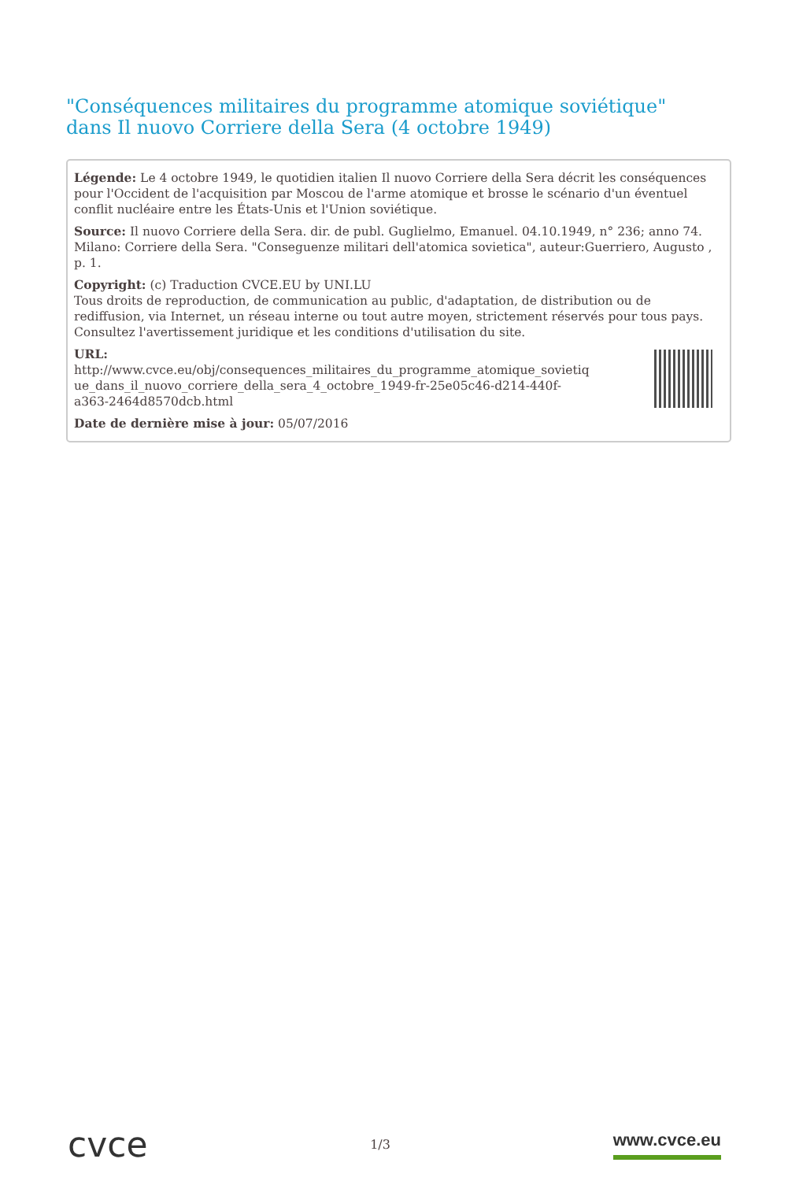"Conséquences militaires du programme atomique soviétique" dans Il nuovo Corriere della Sera (4 octobre 1949)
Légende: Le 4 octobre 1949, le quotidien italien Il nuovo Corriere della Sera décrit les conséquences pour l'Occident de l'acquisition par Moscou de l'arme atomique et brosse le scénario d'un éventuel conflit nucléaire entre les États-Unis et l'Union soviétique.
Source: Il nuovo Corriere della Sera. dir. de publ. Guglielmo, Emanuel. 04.10.1949, n° 236; anno 74. Milano: Corriere della Sera. "Conseguenze militari dell'atomica sovietica", auteur:Guerriero, Augusto , p. 1.
Copyright: (c) Traduction CVCE.EU by UNI.LU
Tous droits de reproduction, de communication au public, d'adaptation, de distribution ou de rediffusion, via Internet, un réseau interne ou tout autre moyen, strictement réservés pour tous pays.
Consultez l'avertissement juridique et les conditions d'utilisation du site.
URL:
http://www.cvce.eu/obj/consequences_militaires_du_programme_atomique_sovietiq
ue_dans_il_nuovo_corriere_della_sera_4_octobre_1949-fr-25e05c46-d214-440f-
a363-2464d8570dcb.html
Date de dernière mise à jour: 05/07/2016
cvce 1/3 www.cvce.eu